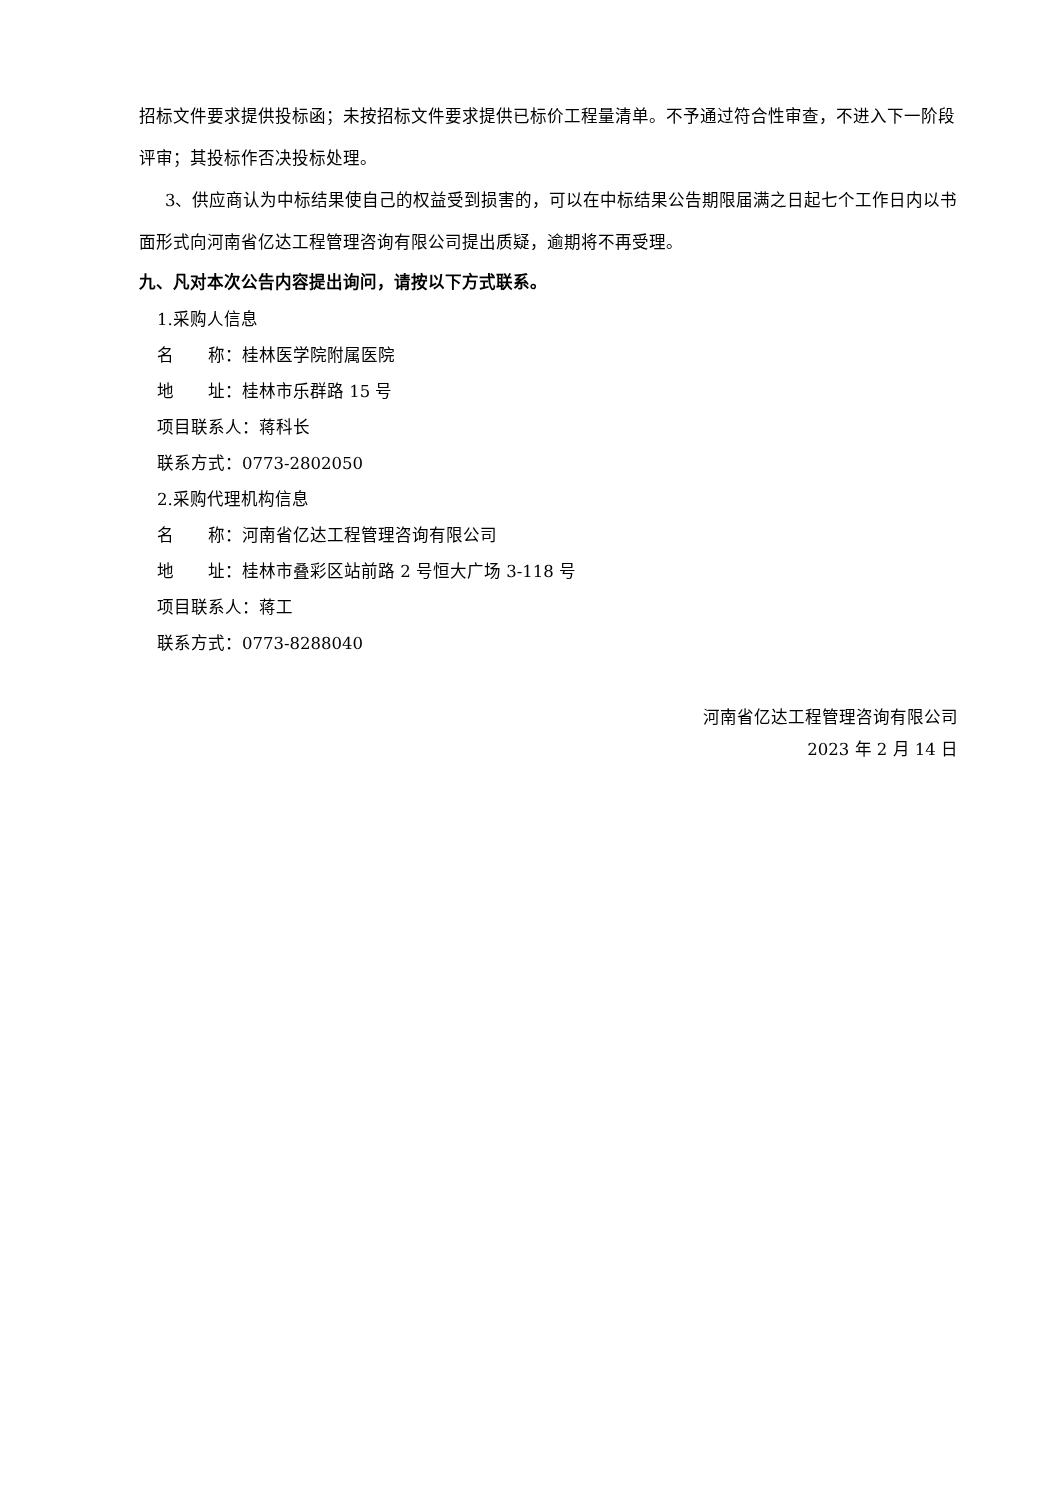招标文件要求提供投标函；未按招标文件要求提供已标价工程量清单。不予通过符合性审查，不进入下一阶段评审；其投标作否决投标处理。
3、供应商认为中标结果使自己的权益受到损害的，可以在中标结果公告期限届满之日起七个工作日内以书面形式向河南省亿达工程管理咨询有限公司提出质疑，逾期将不再受理。
九、凡对本次公告内容提出询问，请按以下方式联系。
1.采购人信息
名　　称：桂林医学院附属医院
地　　址：桂林市乐群路 15 号
项目联系人：蒋科长
联系方式：0773-2802050
2.采购代理机构信息
名　　称：河南省亿达工程管理咨询有限公司
地　　址：桂林市叠彩区站前路 2 号恒大广场 3-118 号
项目联系人：蒋工
联系方式：0773-8288040
河南省亿达工程管理咨询有限公司
2023 年 2 月 14 日